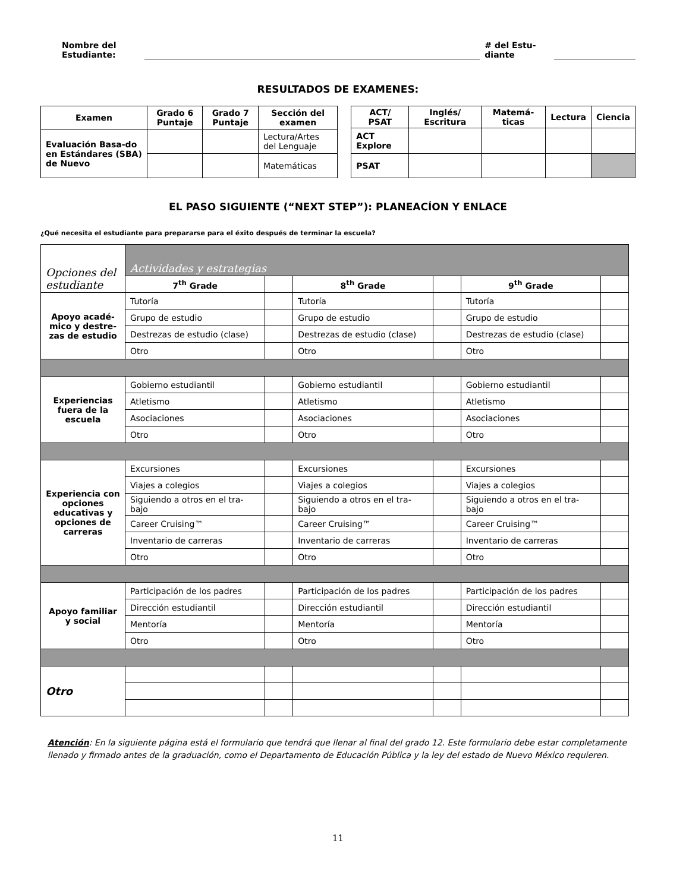Nombre del
Estudiante:
# del Estu-
diante
RESULTADOS DE EXAMENES:
| Examen | Grado 6 Puntaje | Grado 7 Puntaje | Sección del examen |
| --- | --- | --- | --- |
| Evaluación Basa-do en Estándares (SBA) de Nuevo | | | Lectura/Artes del Lenguaje |
| | | | Matemáticas |
| ACT/ PSAT | Inglés/ Escritura | Matemá-ticas | Lectura | Ciencia |
| --- | --- | --- | --- | --- |
| ACT Explore | | | | |
| PSAT | | | | |
EL PASO SIGUIENTE (“NEXT STEP”): PLANEACÍON Y ENLACE
¿Qué necesita el estudiante para prepararse para el éxito después de terminar la escuela?
| Opciones del estudiante | Actividades y estrategias | | | | | |
| | 7<sup>th</sup> Grade | | 8<sup>th</sup> Grade | | 9<sup>th</sup> Grade | |
| Apoyo acadé-mico y destre-zas de estudio | Tutoría | | Tutoría | | Tutoría | |
| | Grupo de estudio | | Grupo de estudio | | Grupo de estudio | |
| | Destrezas de estudio (clase) | | Destrezas de estudio (clase) | | Destrezas de estudio (clase) | |
| | Otro | | Otro | | Otro | |
| Experiencias fuera de la escuela | Gobierno estudiantil | | Gobierno estudiantil | | Gobierno estudiantil | |
| | Atletismo | | Atletismo | | Atletismo | |
| | Asociaciones | | Asociaciones | | Asociaciones | |
| | Otro | | Otro | | Otro | |
| Experiencia con opciones educativas y opciones de carreras | Excursiones | | Excursiones | | Excursiones | |
| | Viajes a colegios | | Viajes a colegios | | Viajes a colegios | |
| | Siguiendo a otros en el tra-bajo | | Siguiendo a otros en el tra-bajo | | Siguiendo a otros en el tra-bajo | |
| | Career Cruising™ | | Career Cruising™ | | Career Cruising™ | |
| | Inventario de carreras | | Inventario de carreras | | Inventario de carreras | |
| | Otro | | Otro | | Otro | |
| Apoyo familiar y social | Participación de los padres | | Participación de los padres | | Participación de los padres | |
| | Dirección estudiantil | | Dirección estudiantil | | Dirección estudiantil | |
| | Mentoría | | Mentoría | | Mentoría | |
| | Otro | | Otro | | Otro | |
| Otro | | | | | | |
Atención: En la siguiente página está el formulario que tendrá que llenar al final del grado 12. Este formulario debe estar completamente llenado y firmado antes de la graduación, como el Departamento de Educación Pública y la ley del estado de Nuevo México requieren.
11